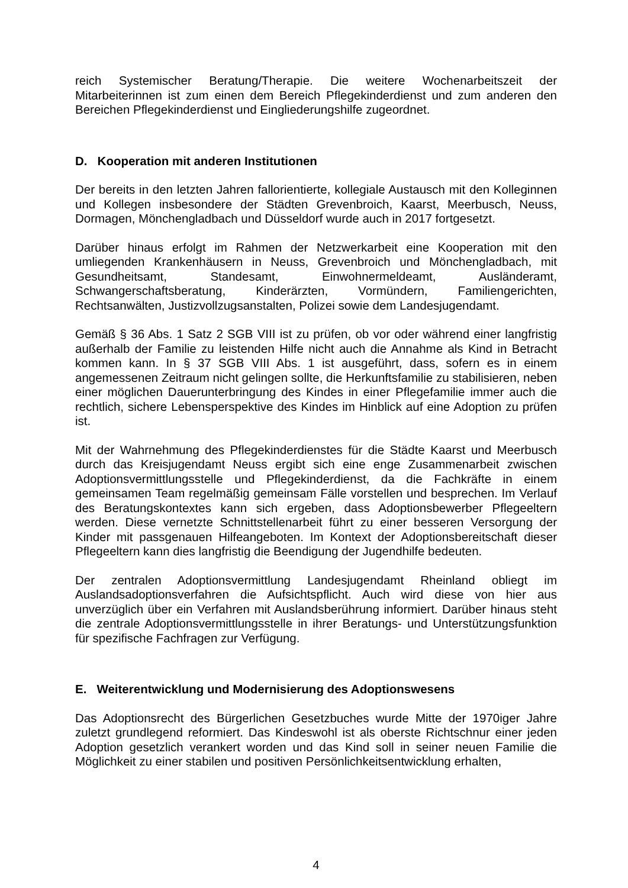reich Systemischer Beratung/Therapie. Die weitere Wochenarbeitszeit der Mitarbeiterinnen ist zum einen dem Bereich Pflegekinderdienst und zum anderen den Bereichen Pflegekinderdienst und Eingliederungshilfe zugeordnet.
D. Kooperation mit anderen Institutionen
Der bereits in den letzten Jahren fallorientierte, kollegiale Austausch mit den Kolleginnen und Kollegen insbesondere der Städten Grevenbroich, Kaarst, Meerbusch, Neuss, Dormagen, Mönchengladbach und Düsseldorf wurde auch in 2017 fortgesetzt.
Darüber hinaus erfolgt im Rahmen der Netzwerkarbeit eine Kooperation mit den umliegenden Krankenhäusern in Neuss, Grevenbroich und Mönchengladbach, mit Gesundheitsamt, Standesamt, Einwohnermeldeamt, Ausländeramt, Schwangerschaftsberatung, Kinderärzten, Vormündern, Familiengerichten, Rechtsanwälten, Justizvollzugsanstalten, Polizei sowie dem Landesjugendamt.
Gemäß § 36 Abs. 1 Satz 2 SGB VIII ist zu prüfen, ob vor oder während einer langfristig außerhalb der Familie zu leistenden Hilfe nicht auch die Annahme als Kind in Betracht kommen kann. In § 37 SGB VIII Abs. 1 ist ausgeführt, dass, sofern es in einem angemessenen Zeitraum nicht gelingen sollte, die Herkunftsfamilie zu stabilisieren, neben einer möglichen Dauerunterbringung des Kindes in einer Pflegefamilie immer auch die rechtlich, sichere Lebensperspektive des Kindes im Hinblick auf eine Adoption zu prüfen ist.
Mit der Wahrnehmung des Pflegekinderdienstes für die Städte Kaarst und Meerbusch durch das Kreisjugendamt Neuss ergibt sich eine enge Zusammenarbeit zwischen Adoptionsvermittlungsstelle und Pflegekinderdienst, da die Fachkräfte in einem gemeinsamen Team regelmäßig gemeinsam Fälle vorstellen und besprechen. Im Verlauf des Beratungskontextes kann sich ergeben, dass Adoptionsbewerber Pflegeeltern werden. Diese vernetzte Schnittstellenarbeit führt zu einer besseren Versorgung der Kinder mit passgenauen Hilfeangeboten. Im Kontext der Adoptionsbereitschaft dieser Pflegeeltern kann dies langfristig die Beendigung der Jugendhilfe bedeuten.
Der zentralen Adoptionsvermittlung Landesjugendamt Rheinland obliegt im Auslandsadoptionsverfahren die Aufsichtspflicht. Auch wird diese von hier aus unverzüglich über ein Verfahren mit Auslandsberührung informiert. Darüber hinaus steht die zentrale Adoptionsvermittlungsstelle in ihrer Beratungs- und Unterstützungsfunktion für spezifische Fachfragen zur Verfügung.
E. Weiterentwicklung und Modernisierung des Adoptionswesens
Das Adoptionsrecht des Bürgerlichen Gesetzbuches wurde Mitte der 1970iger Jahre zuletzt grundlegend reformiert. Das Kindeswohl ist als oberste Richtschnur einer jeden Adoption gesetzlich verankert worden und das Kind soll in seiner neuen Familie die Möglichkeit zu einer stabilen und positiven Persönlichkeitsentwicklung erhalten,
4